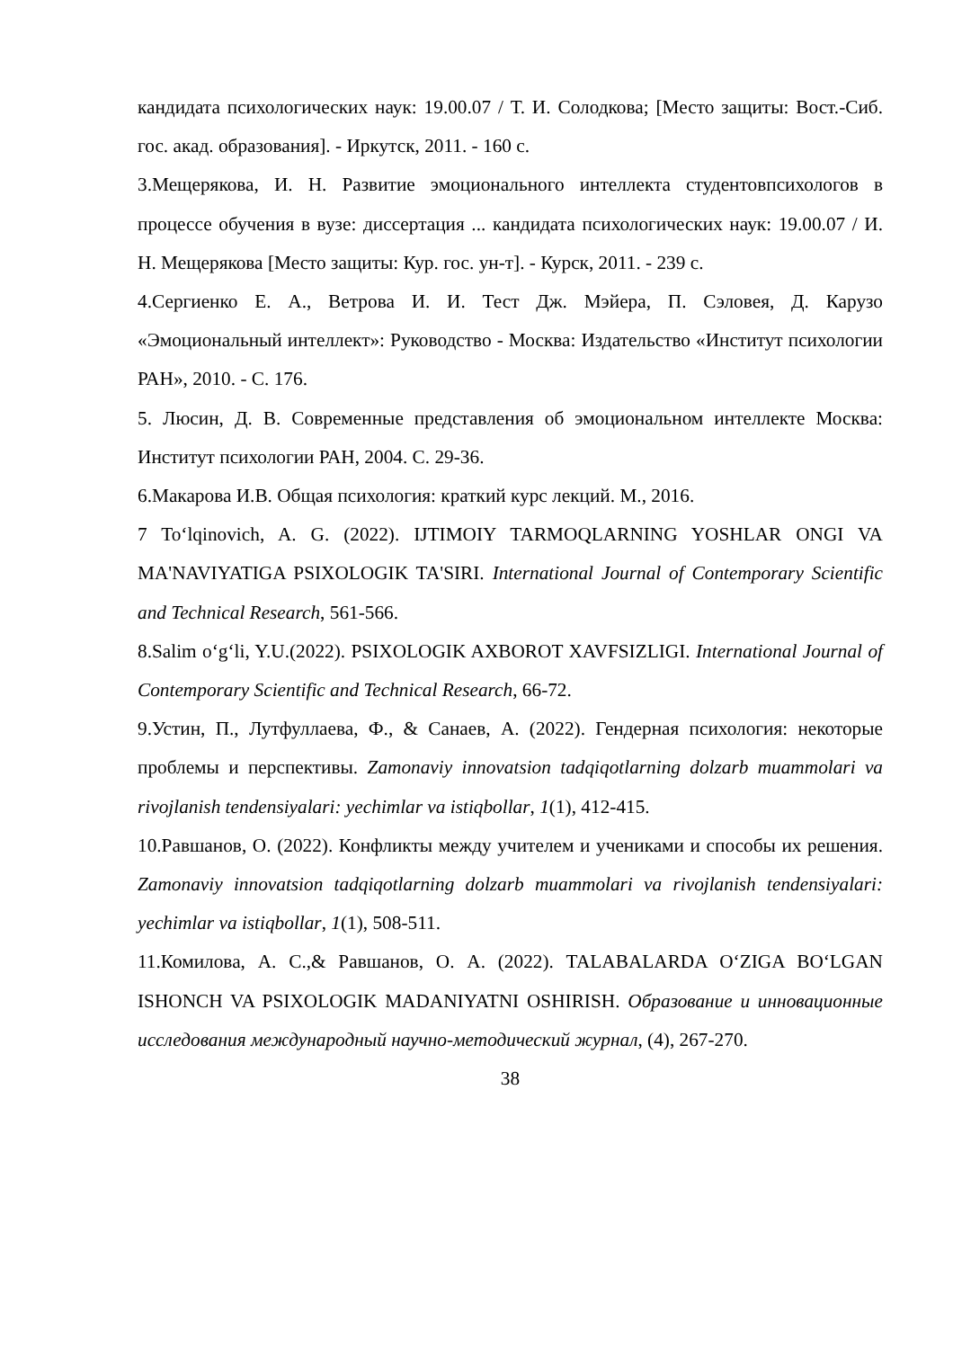кандидата психологических наук: 19.00.07 / Т. И. Солодкова; [Место защиты: Вост.-Сиб. гос. акад. образования]. - Иркутск, 2011. - 160 с.
3.Мещерякова, И. Н. Развитие эмоционального интеллекта студентовпсихологов в процессе обучения в вузе: диссертация ... кандидата психологических наук: 19.00.07 / И. Н. Мещерякова [Место защиты: Кур. гос. ун-т]. - Курск, 2011. - 239 с.
4.Сергиенко Е. А., Ветрова И. И. Тест Дж. Мэйера, П. Сэловея, Д. Карузо «Эмоциональный интеллект»: Руководство - Москва: Издательство «Институт психологии РАН», 2010. - С. 176.
5. Люсин, Д. В. Современные представления об эмоциональном интеллекте Москва: Институт психологии РАН, 2004. С. 29-36.
6.Макарова И.В. Общая психология: краткий курс лекций. М., 2016.
7 To‘lqinovich, A. G. (2022). IJTIMOIY TARMOQLARNING YOSHLAR ONGI VA MA'NAVIYATIGA PSIXOLOGIK TA'SIRI. International Journal of Contemporary Scientific and Technical Research, 561-566.
8.Salim o‘g‘li, Y.U.(2022). PSIXOLOGIK AXBOROT XAVFSIZLIGI. International Journal of Contemporary Scientific and Technical Research, 66-72.
9.Устин, П., Лутфуллаева, Ф., & Санаев, А. (2022). Гендерная психология: некоторые проблемы и перспективы. Zamonaviy innovatsion tadqiqotlarning dolzarb muammolari va rivojlanish tendensiyalari: yechimlar va istiqbollar, 1(1), 412-415.
10.Равшанов, О. (2022). Конфликты между учителем и учениками и способы их решения. Zamonaviy innovatsion tadqiqotlarning dolzarb muammolari va rivojlanish tendensiyalari: yechimlar va istiqbollar, 1(1), 508-511.
11.Комилова, А. С.,& Равшанов, О. А. (2022). TALABALARDA O‘ZIGA BO‘LGAN ISHONCH VA PSIXOLOGIK MADANIYATNI OSHIRISH. Образование и инновационные исследования международный научно-методический журнал, (4), 267-270.
38